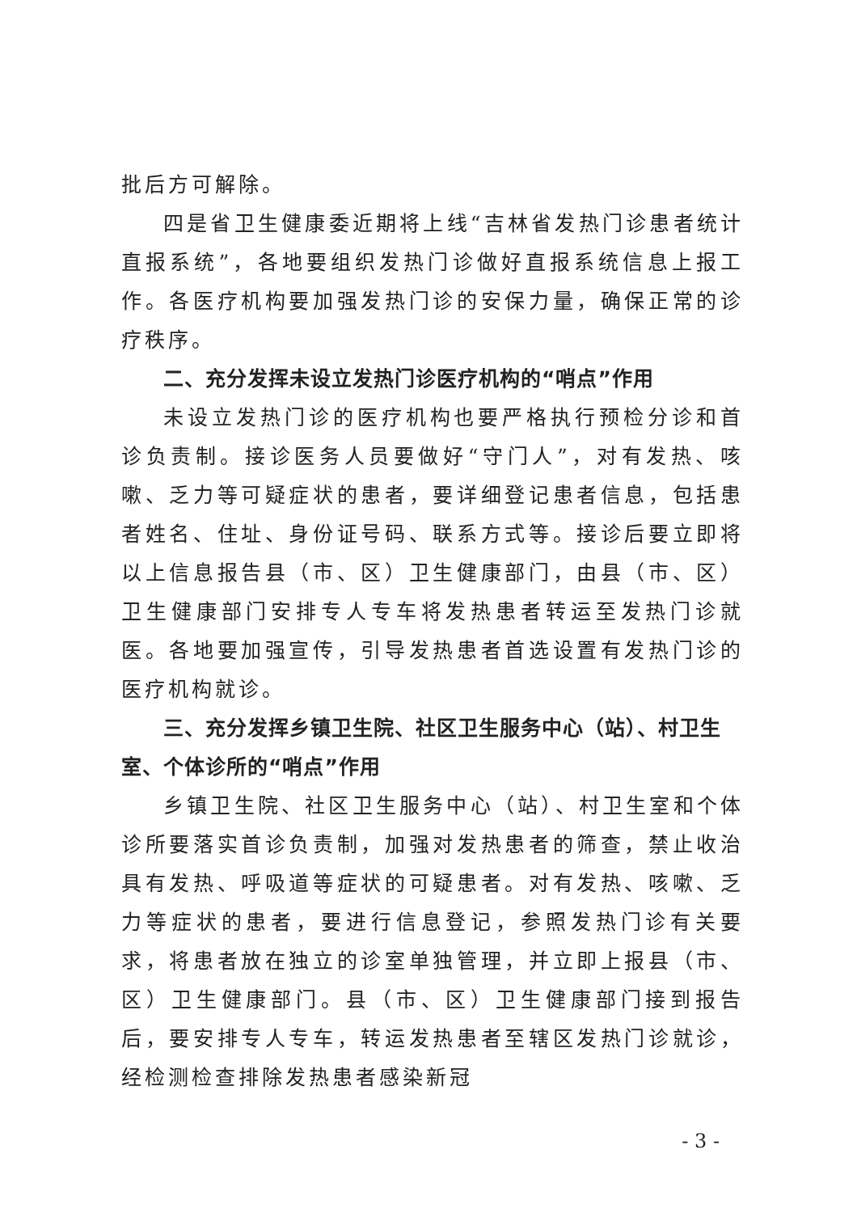批后方可解除。
四是省卫生健康委近期将上线“吉林省发热门诊患者统计直报系统”，各地要组织发热门诊做好直报系统信息上报工作。各医疗机构要加强发热门诊的安保力量，确保正常的诊疗秩序。
二、充分发挥未设立发热门诊医疗机构的“哨点”作用
未设立发热门诊的医疗机构也要严格执行预检分诊和首诊负责制。接诊医务人员要做好“守门人”，对有发热、咳嗽、乏力等可疑症状的患者，要详细登记患者信息，包括患者姓名、住址、身份证号码、联系方式等。接诊后要立即将以上信息报告县（市、区）卫生健康部门，由县（市、区）卫生健康部门安排专人专车将发热患者转运至发热门诊就医。各地要加强宣传，引导发热患者首选设置有发热门诊的医疗机构就诊。
三、充分发挥乡镇卫生院、社区卫生服务中心（站）、村卫生室、个体诊所的“哨点”作用
乡镇卫生院、社区卫生服务中心（站）、村卫生室和个体诊所要落实首诊负责制，加强对发热患者的筛查，禁止收治具有发热、呼吸道等症状的可疑患者。对有发热、咳嗽、乏力等症状的患者，要进行信息登记，参照发热门诊有关要求，将患者放在独立的诊室单独管理，并立即上报县（市、区）卫生健康部门。县（市、区）卫生健康部门接到报告后，要安排专人专车，转运发热患者至辖区发热门诊就诊，经检测检查排除发热患者感染新冠
- 3 -